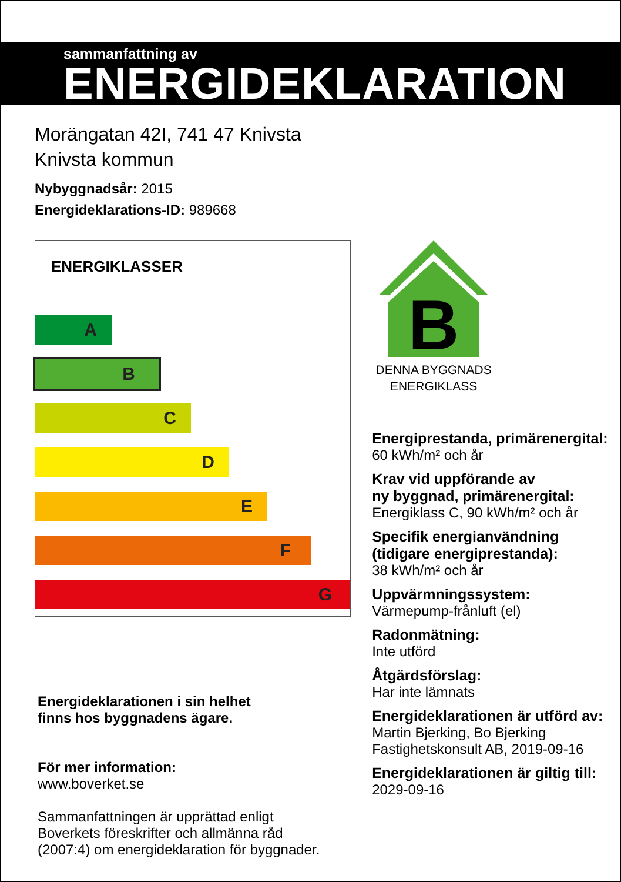sammanfattning av
ENERGIDEKLARATION
Morängatan 42I, 741 47 Knivsta
Knivsta kommun
Nybyggnadsår: 2015
Energideklarations-ID: 989668
ENERGIKLASSER
A
B
C
D
E
F
G
Energideklarationen i sin helhet
finns hos byggnadens ägare.
För mer information:
www.boverket.se
Sammanfattningen är upprättad enligt
Boverkets föreskrifter och allmänna råd
(2007:4) om energideklaration för byggnader.
B
DENNA BYGGNADS
ENERGIKLASS
Energiprestanda, primärenergital:
60 kWh/m² och år
Krav vid uppförande av
ny byggnad, primärenergital:
Energiklass C, 90 kWh/m² och år
Specifik energianvändning
(tidigare energiprestanda):
38 kWh/m² och år
Uppvärmningssystem:
Värmepump-frånluft (el)
Radonmätning:
Inte utförd
Åtgärdsförslag:
Har inte lämnats
Energideklarationen är utförd av:
Martin Bjerking, Bo Bjerking
Fastighetskonsult AB, 2019-09-16
Energideklarationen är giltig till:
2029-09-16